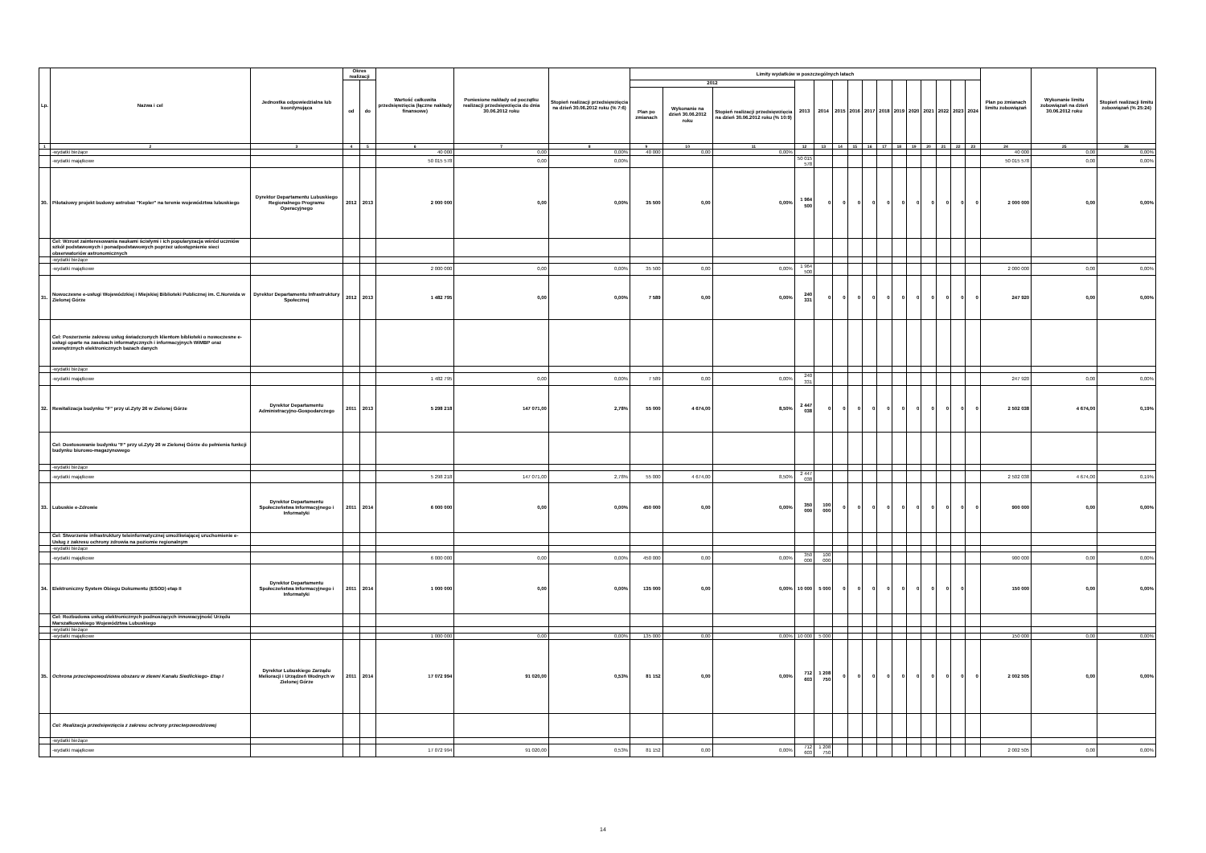| Lp. | Nazwa i cel | Jednostka odpowiedzialna lub koordynująca | Okres realizacji | | Wartość całkowita przedsięwzięcia (łączne nakłady finansowe) | Poniesione nakłady od początku realizacji przedsięwzięcia do dnia 30.06.2012 roku | Stopień realizacji przedsięwzięcia na dzień 30.06.2012 roku (% 7:6) | Limity wydatków w poszczególnych latach | | | | | | | | | | | | | | | Plan po zmianach limitu zobowiązań | Wykonanie limitu zobowiązań na dzień 30.06.2012 roku | Stopień realizacji limitu zobowiązań (% 25:24) |
| --- | --- | --- | --- | --- | --- | --- | --- | --- | --- | --- | --- | --- | --- | --- | --- | --- | --- | --- | --- | --- | --- | --- | --- | --- | --- |
| | | | od | do | | | | 2012 | | | 2013 | 2014 | 2015 | 2016 | 2017 | 2018 | 2019 | 2020 | 2021 | 2022 | 2023 | 2024 | | | |
| | | | | | | | | Plan po zmianach | Wykonanie na dzień 30.06.2012 roku | Stopień realizacji przedsięwzięcia na dzień 30.06.2012 roku (% 10:9) | | | | | | | | | | | | | | | |
| 1 | 2 | 3 | 4 | 5 | 6 | 7 | 8 | 9 | 10 | 11 | 12 | 13 | 14 | 15 | 16 | 17 | 18 | 19 | 20 | 21 | 22 | 23 | 24 | 25 | 26 |
| | -wydatki bieżące | | | | 40 000 | 0,00 | 0,00% | 40 000 | 0,00 | 0,00% | | | | | | | | | | | | | 40 000 | 0,00 | 0,00% |
| | -wydatki majątkowe | | | | 50 015 578 | 0,00 | 0,00% | | | | 50 015 578 | | | | | | | | | | | | 50 015 578 | 0,00 | 0,00% |
| 30. | Pilotażowy projekt budowy astrobaz "Kepler" na terenie województwa lubuskiego | Dyrektor Departamentu Lubuskiego Regionalnego Programu Operacyjnego | 2012 | 2013 | 2 000 000 | 0,00 | 0,00% | 35 500 | 0,00 | 0,00% | 1 964 500 | 0 | 0 | 0 | 0 | 0 | 0 | 0 | 0 | 0 | 0 | 0 | 2 000 000 | 0,00 | 0,00% |
| | Cel: Wzrost zainteresowania naukami ścisłymi i ich popularyzacja wśród uczniów szkół podstawowych i ponadpodstawowych poprzez udostępnienie sieci obserwatoriów astronomicznych | | | | | | | | | | | | | | | | | | | | | | | | |
| | -wydatki bieżące | | | | | | | | | | | | | | | | | | | | | | | | |
| | -wydatki majątkowe | | | | 2 000 000 | 0,00 | 0,00% | 35 500 | 0,00 | 0,00% | 1 964 500 | | | | | | | | | | | | 2 000 000 | 0,00 | 0,00% |
| 31. | Nowoczesne e-usługi Wojewódzkiej i Miejskiej Biblioteki Publicznej im. C.Norwida w Zielonej Górze | Dyrektor Departamentu Infrastruktury Społecznej | 2012 | 2013 | 1 482 795 | 0,00 | 0,00% | 7 589 | 0,00 | 0,00% | 240 331 | 0 | 0 | 0 | 0 | 0 | 0 | 0 | 0 | 0 | 0 | 0 | 247 920 | 0,00 | 0,00% |
| | Cel: Poszerzenie zakresu usług świadczonych klientom biblioteki o nowoczesne e-usługi oparte na zasobach informatycznych i informacyjnych WiMBP oraz zewnętrznych elektronicznych bazach danych | | | | | | | | | | | | | | | | | | | | | | | | |
| | -wydatki bieżące | | | | | | | | | | | | | | | | | | | | | | | | |
| | -wydatki majątkowe | | | | 1 482 795 | 0,00 | 0,00% | 7 589 | 0,00 | 0,00% | 240 331 | | | | | | | | | | | | 247 920 | 0,00 | 0,00% |
| 32. | Rewitalizacja budynku "F" przy ul.Zyty 26 w Zielonej Górze | Dyrektor Departamentu Administracyjno-Gospodarczego | 2011 | 2013 | 5 298 218 | 147 071,00 | 2,78% | 55 000 | 4 674,00 | 8,50% | 2 447 038 | 0 | 0 | 0 | 0 | 0 | 0 | 0 | 0 | 0 | 0 | 0 | 2 502 038 | 4 674,00 | 0,19% |
| | Cel: Dostosowanie budynku "F" przy ul.Zyty 26 w Zielonej Górze do pełnienia funkcji budynku biurowo-magazynowego | | | | | | | | | | | | | | | | | | | | | | | | |
| | -wydatki bieżące | | | | | | | | | | | | | | | | | | | | | | | | |
| | -wydatki majątkowe | | | | 5 298 218 | 147 071,00 | 2,78% | 55 000 | 4 674,00 | 8,50% | 2 447 038 | | | | | | | | | | | | 2 502 038 | 4 674,00 | 0,19% |
| 33. | Lubuskie e-Zdrowie | Dyrektor Departamentu Społeczeństwa Informacyjnego i Informatyki | 2011 | 2014 | 6 000 000 | 0,00 | 0,00% | 450 000 | 0,00 | 0,00% | 350 000 | 100 000 | 0 | 0 | 0 | 0 | 0 | 0 | 0 | 0 | 0 | 0 | 900 000 | 0,00 | 0,00% |
| | Cel: Stworzenie infrastruktury teleinformatycznej umożliwiającej uruchomienie e-Usług z zakresu ochrony zdrowia na poziomie regionalnym | | | | | | | | | | | | | | | | | | | | | | | | |
| | -wydatki bieżące | | | | | | | | | | | | | | | | | | | | | | | | |
| | -wydatki majątkowe | | | | 6 000 000 | 0,00 | 0,00% | 450 000 | 0,00 | 0,00% | 350 000 | 100 000 | | | | | | | | | | | 900 000 | 0,00 | 0,00% |
| 34. | Elektroniczny System Obiegu Dokumentu (ESOD) etap II | Dyrektor Departamentu Społeczeństwa Informacyjnego i Informatyki | 2011 | 2014 | 1 000 000 | 0,00 | 0,00% | 135 000 | 0,00 | 0,00% | 10 000 | 5 000 | 0 | 0 | 0 | 0 | 0 | 0 | 0 | 0 | 0 | | 150 000 | 0,00 | 0,00% |
| | Cel: Rozbudowa usług elektronicznych podnoszących innowacyjność Urzędu Marszałkowskiego Województwa Lubuskiego | | | | | | | | | | | | | | | | | | | | | | | | |
| | -wydatki bieżące | | | | | | | | | | | | | | | | | | | | | | | | |
| | -wydatki majątkowe | | | | 1 000 000 | 0,00 | 0,00% | 135 000 | 0,00 | 0,00% | 10 000 | 5 000 | | | | | | | | | | | 150 000 | 0,00 | 0,00% |
| 35. | Ochrona przeciwpowodziowa obszaru w zlewni Kanału Siedlickiego- Etap I | Dyrektor Lubuskiego Zarządu Melioracji i Urządzeń Wodnych w Zielonej Górze | 2011 | 2014 | 17 072 994 | 91 020,00 | 0,53% | 81 152 | 0,00 | 0,00% | 712 603 | 1 208 750 | 0 | 0 | 0 | 0 | 0 | 0 | 0 | 0 | 0 | 0 | 2 002 505 | 0,00 | 0,00% |
| | Cel: Realizacja przedsięwzięcia z zakresu ochrony przeciwpowodziowej | | | | | | | | | | | | | | | | | | | | | | | | |
| | -wydatki bieżące | | | | | | | | | | | | | | | | | | | | | | | | |
| | -wydatki majątkowe | | | | 17 072 994 | 91 020,00 | 0,53% | 81 152 | 0,00 | 0,00% | 712 603 | 1 208 750 | | | | | | | | | | | 2 002 505 | 0,00 | 0,00% |
14